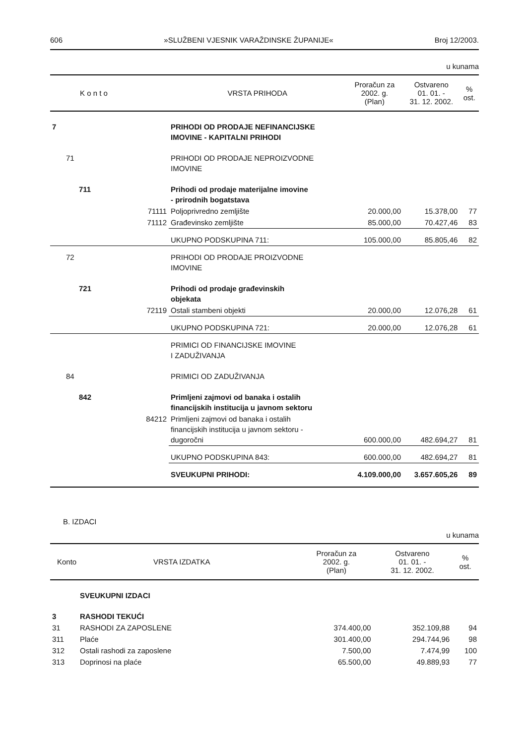606 »SLUŽBENI VJESNIK VARAŽDINSKE ŽUPANIJE« Broj 12/2003.
u kunama
| K o n t o | | | VRSTA PRIHODA | Proračun za 2002. g. (Plan) | Ostvareno 01. 01. - 31. 12. 2002. | % ost. |
| --- | --- | --- | --- | --- | --- | --- |
| 7 | | | PRIHODI OD PRODAJE NEFINANCIJSKE IMOVINE - KAPITALNI PRIHODI | | | |
| | 71 | | PRIHODI OD PRODAJE NEPROIZVODNE IMOVINE | | | |
| | 711 | | Prihodi od prodaje materijalne imovine - prirodnih bogatstava | | | |
| | | 71111 | Poljoprivredno zemljište | 20.000,00 | 15.378,00 | 77 |
| | | 71112 | Građevinsko zemljište | 85.000,00 | 70.427,46 | 83 |
| | | | UKUPNO PODSKUPINA 711: | 105.000,00 | 85.805,46 | 82 |
| | 72 | | PRIHODI OD PRODAJE PROIZVODNE IMOVINE | | | |
| | 721 | | Prihodi od prodaje građevinskih objekata | | | |
| | | 72119 | Ostali stambeni objekti | 20.000,00 | 12.076,28 | 61 |
| | | | UKUPNO PODSKUPINA 721: | 20.000,00 | 12.076,28 | 61 |
| | | | PRIMICI OD FINANCIJSKE IMOVINE I ZADUŽIVANJA | | | |
| | 84 | | PRIMICI OD ZADUŽIVANJA | | | |
| | 842 | | Primljeni zajmovi od banaka i ostalih financijskih institucija u javnom sektoru | | | |
| | | 84212 | Primljeni zajmovi od banaka i ostalih financijskih institucija u javnom sektoru - dugoročni | 600.000,00 | 482.694,27 | 81 |
| | | | UKUPNO PODSKUPINA 843: | 600.000,00 | 482.694,27 | 81 |
| | | | SVEUKUPNI PRIHODI: | 4.109.000,00 | 3.657.605,26 | 89 |
B. IZDACI
u kunama
| Konto | | VRSTA IZDATKA | Proračun za 2002. g. (Plan) | Ostvareno 01. 01. - 31. 12. 2002. | % ost. |
| --- | --- | --- | --- | --- | --- |
| | SVEUKUPNI IZDACI | | | | |
| 3 | RASHODI TEKUĆI | | | | |
| 31 | RASHODI ZA ZAPOSLENE | | 374.400,00 | 352.109,88 | 94 |
| 311 | Plaće | | 301.400,00 | 294.744,96 | 98 |
| 312 | Ostali rashodi za zaposlene | | 7.500,00 | 7.474,99 | 100 |
| 313 | Doprinosi na plaće | | 65.500,00 | 49.889,93 | 77 |